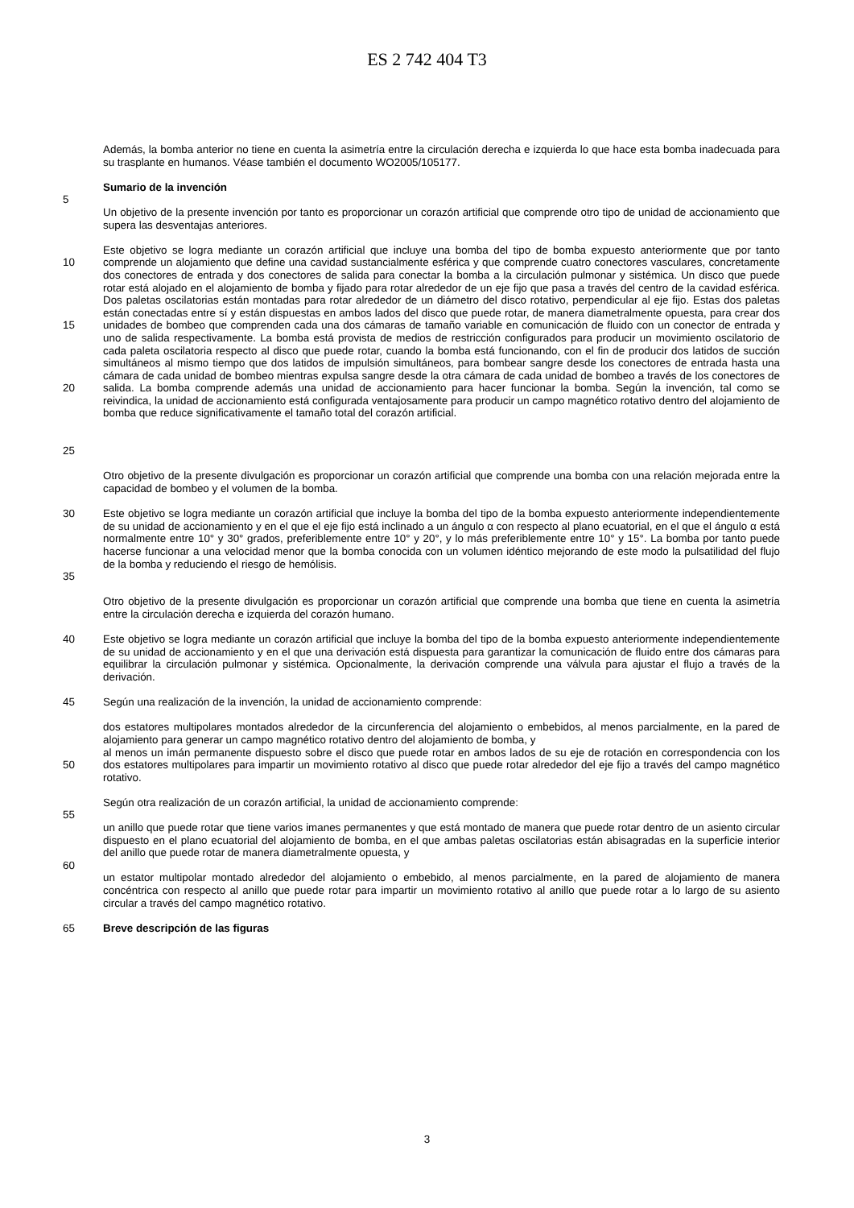ES 2 742 404 T3
Además, la bomba anterior no tiene en cuenta la asimetría entre la circulación derecha e izquierda lo que hace esta bomba inadecuada para su trasplante en humanos. Véase también el documento WO2005/105177.
Sumario de la invención
5
Un objetivo de la presente invención por tanto es proporcionar un corazón artificial que comprende otro tipo de unidad de accionamiento que supera las desventajas anteriores.
10
15
20
25
Este objetivo se logra mediante un corazón artificial que incluye una bomba del tipo de bomba expuesto anteriormente que por tanto comprende un alojamiento que define una cavidad sustancialmente esférica y que comprende cuatro conectores vasculares, concretamente dos conectores de entrada y dos conectores de salida para conectar la bomba a la circulación pulmonar y sistémica. Un disco que puede rotar está alojado en el alojamiento de bomba y fijado para rotar alrededor de un eje fijo que pasa a través del centro de la cavidad esférica. Dos paletas oscilatorias están montadas para rotar alrededor de un diámetro del disco rotativo, perpendicular al eje fijo. Estas dos paletas están conectadas entre sí y están dispuestas en ambos lados del disco que puede rotar, de manera diametralmente opuesta, para crear dos unidades de bombeo que comprenden cada una dos cámaras de tamaño variable en comunicación de fluido con un conector de entrada y uno de salida respectivamente. La bomba está provista de medios de restricción configurados para producir un movimiento oscilatorio de cada paleta oscilatoria respecto al disco que puede rotar, cuando la bomba está funcionando, con el fin de producir dos latidos de succión simultáneos al mismo tiempo que dos latidos de impulsión simultáneos, para bombear sangre desde los conectores de entrada hasta una cámara de cada unidad de bombeo mientras expulsa sangre desde la otra cámara de cada unidad de bombeo a través de los conectores de salida. La bomba comprende además una unidad de accionamiento para hacer funcionar la bomba. Según la invención, tal como se reivindica, la unidad de accionamiento está configurada ventajosamente para producir un campo magnético rotativo dentro del alojamiento de bomba que reduce significativamente el tamaño total del corazón artificial.
Otro objetivo de la presente divulgación es proporcionar un corazón artificial que comprende una bomba con una relación mejorada entre la capacidad de bombeo y el volumen de la bomba.
30
35
Este objetivo se logra mediante un corazón artificial que incluye la bomba del tipo de la bomba expuesto anteriormente independientemente de su unidad de accionamiento y en el que el eje fijo está inclinado a un ángulo α con respecto al plano ecuatorial, en el que el ángulo α está normalmente entre 10° y 30° grados, preferiblemente entre 10° y 20°, y lo más preferiblemente entre 10° y 15°. La bomba por tanto puede hacerse funcionar a una velocidad menor que la bomba conocida con un volumen idéntico mejorando de este modo la pulsatilidad del flujo de la bomba y reduciendo el riesgo de hemólisis.
Otro objetivo de la presente divulgación es proporcionar un corazón artificial que comprende una bomba que tiene en cuenta la asimetría entre la circulación derecha e izquierda del corazón humano.
40 Este objetivo se logra mediante un corazón artificial que incluye la bomba del tipo de la bomba expuesto anteriormente independientemente de su unidad de accionamiento y en el que una derivación está dispuesta para garantizar la comunicación de fluido entre dos cámaras para equilibrar la circulación pulmonar y sistémica. Opcionalmente, la derivación comprende una válvula para ajustar el flujo a través de la derivación.
45 Según una realización de la invención, la unidad de accionamiento comprende:
50 dos estatores multipolares montados alrededor de la circunferencia del alojamiento o embebidos, al menos parcialmente, en la pared de alojamiento para generar un campo magnético rotativo dentro del alojamiento de bomba, y
al menos un imán permanente dispuesto sobre el disco que puede rotar en ambos lados de su eje de rotación en correspondencia con los dos estatores multipolares para impartir un movimiento rotativo al disco que puede rotar alrededor del eje fijo a través del campo magnético rotativo.
Según otra realización de un corazón artificial, la unidad de accionamiento comprende:
55
un anillo que puede rotar que tiene varios imanes permanentes y que está montado de manera que puede rotar dentro de un asiento circular dispuesto en el plano ecuatorial del alojamiento de bomba, en el que ambas paletas oscilatorias están abisagradas en la superficie interior del anillo que puede rotar de manera diametralmente opuesta, y
60
un estator multipolar montado alrededor del alojamiento o embebido, al menos parcialmente, en la pared de alojamiento de manera concéntrica con respecto al anillo que puede rotar para impartir un movimiento rotativo al anillo que puede rotar a lo largo de su asiento circular a través del campo magnético rotativo.
65 Breve descripción de las figuras
3